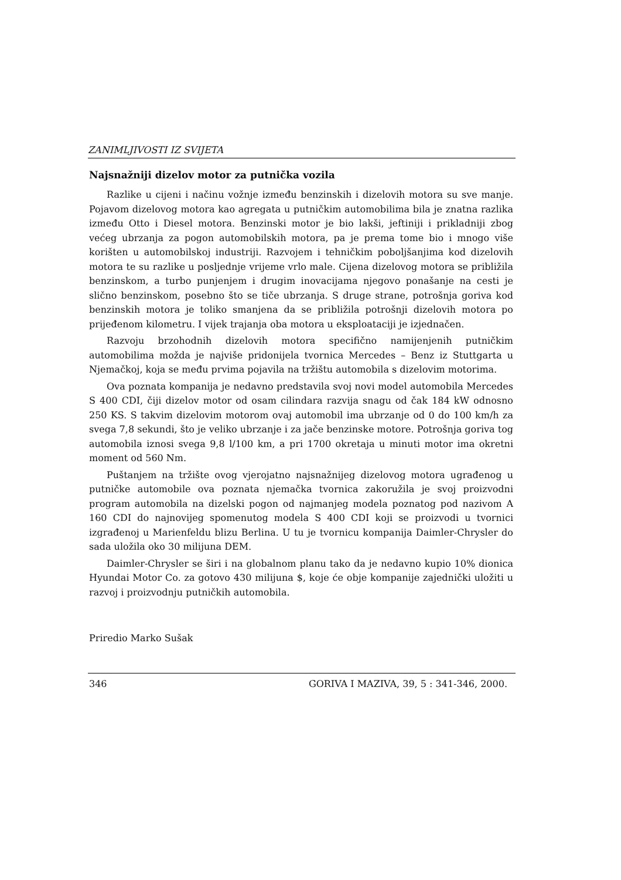ZANIMLJIVOSTI IZ SVIJETA
Najsnažniji dizelov motor za putnička vozila
Razlike u cijeni i načinu vožnje između benzinskih i dizelovih motora su sve manje. Pojavom dizelovog motora kao agregata u putničkim automobilima bila je znatna razlika između Otto i Diesel motora. Benzinski motor je bio lakši, jeftiniji i prikladniji zbog većeg ubrzanja za pogon automobilskih motora, pa je prema tome bio i mnogo više korišten u automobilskoj industriji. Razvojem i tehničkim poboljšanjima kod dizelovih motora te su razlike u posljednje vrijeme vrlo male. Cijena dizelovog motora se približila benzinskom, a turbo punjenjem i drugim inovacijama njegovo ponašanje na cesti je slično benzinskom, posebno što se tiče ubrzanja. S druge strane, potrošnja goriva kod benzinskih motora je toliko smanjena da se približila potrošnji dizelovih motora po prijeđenom kilometru. I vijek trajanja oba motora u eksploataciji je izjednačen.
Razvoju brzohodnih dizelovih motora specifično namijenjenih putničkim automobilima možda je najviše pridonijela tvornica Mercedes – Benz iz Stuttgarta u Njemačkoj, koja se među prvima pojavila na tržištu automobila s dizelovim motorima.
Ova poznata kompanija je nedavno predstavila svoj novi model automobila Mercedes S 400 CDI, čiji dizelov motor od osam cilindara razvija snagu od čak 184 kW odnosno 250 KS. S takvim dizelovim motorom ovaj automobil ima ubrzanje od 0 do 100 km/h za svega 7,8 sekundi, što je veliko ubrzanje i za jače benzinske motore. Potrošnja goriva tog automobila iznosi svega 9,8 l/100 km, a pri 1700 okretaja u minuti motor ima okretni moment od 560 Nm.
Puštanjem na tržište ovog vjerojatno najsnažnijeg dizelovog motora ugrađenog u putničke automobile ova poznata njemačka tvornica zakoružila je svoj proizvodni program automobila na dizelski pogon od najmanjeg modela poznatog pod nazivom A 160 CDI do najnovijeg spomenutog modela S 400 CDI koji se proizvodi u tvornici izgrađenoj u Marienfeldu blizu Berlina. U tu je tvornicu kompanija Daimler-Chrysler do sada uložila oko 30 milijuna DEM.
Daimler-Chrysler se širi i na globalnom planu tako da je nedavno kupio 10% dionica Hyundai Motor Co. za gotovo 430 milijuna $, koje će obje kompanije zajednički uložiti u razvoj i proizvodnju putničkih automobila.
Priredio Marko Sušak
346 GORIVA I MAZIVA, 39, 5 : 341-346, 2000.